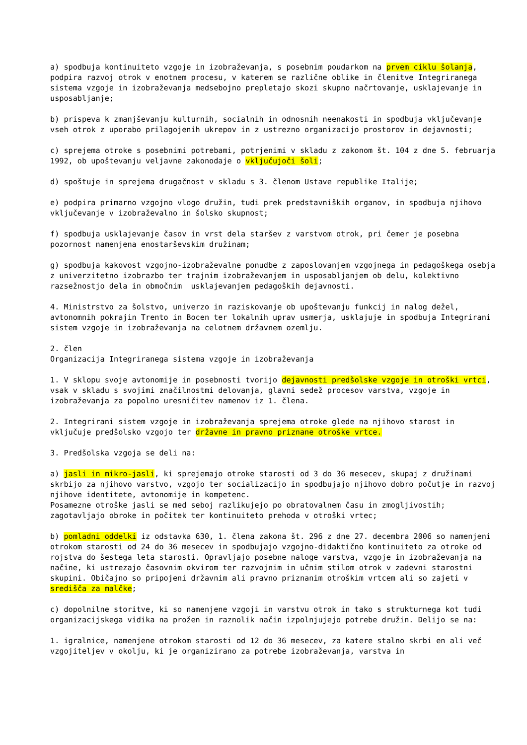a) spodbuja kontinuiteto vzgoje in izobraževanja, s posebnim poudarkom na prvem ciklu šolanja, podpira razvoj otrok v enotnem procesu, v katerem se različne oblike in členitve Integriranega sistema vzgoje in izobraževanja medsebojno prepletajo skozi skupno načrtovanje, usklajevanje in usposabljanje;
b) prispeva k zmanjševanju kulturnih, socialnih in odnosnih neenakosti in spodbuja vključevanje vseh otrok z uporabo prilagojenih ukrepov in z ustrezno organizacijo prostorov in dejavnosti;
c) sprejema otroke s posebnimi potrebami, potrjenimi v skladu z zakonom št. 104 z dne 5. februarja 1992, ob upoštevanju veljavne zakonodaje o vključujoči šoli;
d) spoštuje in sprejema drugačnost v skladu s 3. členom Ustave republike Italije;
e) podpira primarno vzgojno vlogo družin, tudi prek predstavniških organov, in spodbuja njihovo vključevanje v izobraževalno in šolsko skupnost;
f) spodbuja usklajevanje časov in vrst dela staršev z varstvom otrok, pri čemer je posebna pozornost namenjena enostarševskim družinam;
g) spodbuja kakovost vzgojno-izobraževalne ponudbe z zaposlovanjem vzgojnega in pedagoškega osebja z univerzitetno izobrazbo ter trajnim izobraževanjem in usposabljanjem ob delu, kolektivno razsežnostjo dela in območnim usklajevanjem pedagoških dejavnosti.
4. Ministrstvo za šolstvo, univerzo in raziskovanje ob upoštevanju funkcij in nalog dežel, avtonomnih pokrajin Trento in Bocen ter lokalnih uprav usmerja, usklajuje in spodbuja Integrirani sistem vzgoje in izobraževanja na celotnem državnem ozemlju.
2. člen
Organizacija Integriranega sistema vzgoje in izobraževanja
1. V sklopu svoje avtonomije in posebnosti tvorijo dejavnosti predšolske vzgoje in otroški vrtci, vsak v skladu s svojimi značilnostmi delovanja, glavni sedež procesov varstva, vzgoje in izobraževanja za popolno uresničitev namenov iz 1. člena.
2. Integrirani sistem vzgoje in izobraževanja sprejema otroke glede na njihovo starost in vključuje predšolsko vzgojo ter državne in pravno priznane otroške vrtce.
3. Predšolska vzgoja se deli na:
a) jasli in mikro-jasli, ki sprejemajo otroke starosti od 3 do 36 mesecev, skupaj z družinami skrbijo za njihovo varstvo, vzgojo ter socializacijo in spodbujajo njihovo dobro počutje in razvoj njihove identitete, avtonomije in kompetenc.
Posamezne otroške jasli se med seboj razlikujejo po obratovalnem času in zmogljivostih; zagotavljajo obroke in počitek ter kontinuiteto prehoda v otroški vrtec;
b) pomladni oddelki iz odstavka 630, 1. člena zakona št. 296 z dne 27. decembra 2006 so namenjeni otrokom starosti od 24 do 36 mesecev in spodbujajo vzgojno-didaktično kontinuiteto za otroke od rojstva do šestega leta starosti. Opravljajo posebne naloge varstva, vzgoje in izobraževanja na načine, ki ustrezajo časovnim okvirom ter razvojnim in učnim stilom otrok v zadevni starostni skupini. Običajno so pripojeni državnim ali pravno priznanim otroškim vrtcem ali so zajeti v središča za malčke;
c) dopolnilne storitve, ki so namenjene vzgoji in varstvu otrok in tako s strukturnega kot tudi organizacijskega vidika na prožen in raznolik način izpolnjujejo potrebe družin. Delijo se na:
1. igralnice, namenjene otrokom starosti od 12 do 36 mesecev, za katere stalno skrbi en ali več vzgojiteljev v okolju, ki je organizirano za potrebe izobraževanja, varstva in